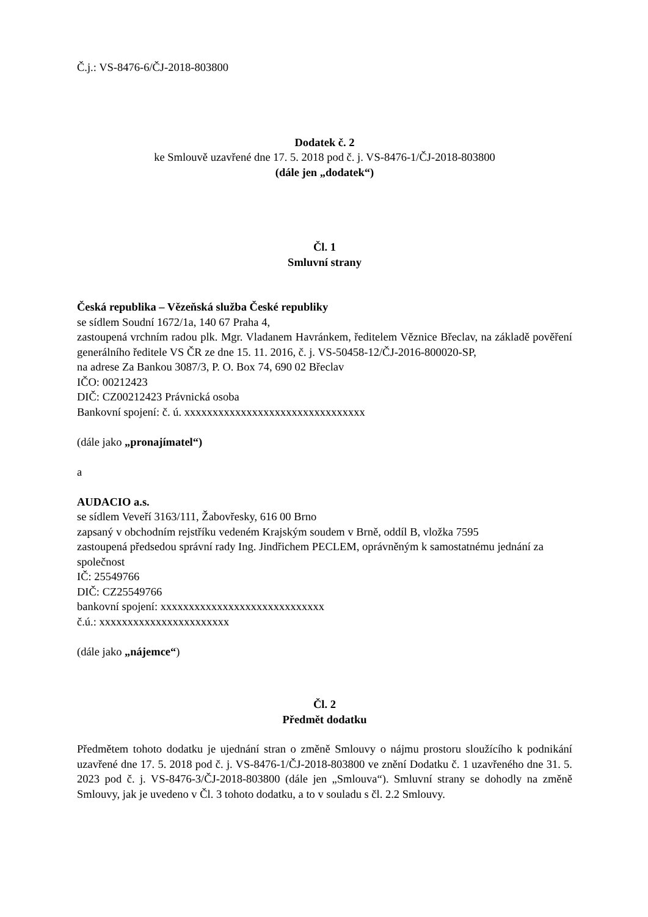Č.j.: VS-8476-6/ČJ-2018-803800
Dodatek č. 2
ke Smlouvě uzavřené dne 17. 5. 2018 pod č. j. VS-8476-1/ČJ-2018-803800
(dále jen „dodatek“)
Čl. 1
Smluvní strany
Česká republika – Vězeňská služba České republiky
se sídlem Soudní 1672/1a, 140 67 Praha 4,
zastoupená vrchním radou plk. Mgr. Vladanem Havránkem, ředitelem Věznice Břeclav, na základě pověření generálního ředitele VS ČR ze dne 15. 11. 2016, č. j. VS-50458-12/ČJ-2016-800020-SP,
na adrese Za Bankou 3087/3, P. O. Box 74, 690 02 Břeclav
IČO: 00212423
DIČ: CZ00212423 Právnická osoba
Bankovní spojení: č. ú. xxxxxxxxxxxxxxxxxxxxxxxxxxxxxxxx
(dále jako „pronajímatel“)
a
AUDACIO a.s.
se sídlem Veveří 3163/111, Žabovřesky, 616 00 Brno
zapsaný v obchodním rejstříku vedeném Krajským soudem v Brně, oddíl B, vložka 7595
zastoupená předsedou správní rady Ing. Jindřichem PECLEM, oprávněným k samostatnému jednání za společnost
IČ: 25549766
DIČ: CZ25549766
bankovní spojení: xxxxxxxxxxxxxxxxxxxxxxxxxxxxx
č.ú.: xxxxxxxxxxxxxxxxxxxxxxx
(dále jako „nájemce“)
Čl. 2
Předmět dodatku
Předmětem tohoto dodatku je ujednání stran o změně Smlouvy o nájmu prostoru sloužícího k podnikání uzavřené dne 17. 5. 2018 pod č. j. VS-8476-1/ČJ-2018-803800 ve znění Dodatku č. 1 uzavřeného dne 31. 5. 2023 pod č. j. VS-8476-3/ČJ-2018-803800 (dále jen „Smlouva“). Smluvní strany se dohodly na změně Smlouvy, jak je uvedeno v Čl. 3 tohoto dodatku, a to v souladu s čl. 2.2 Smlouvy.